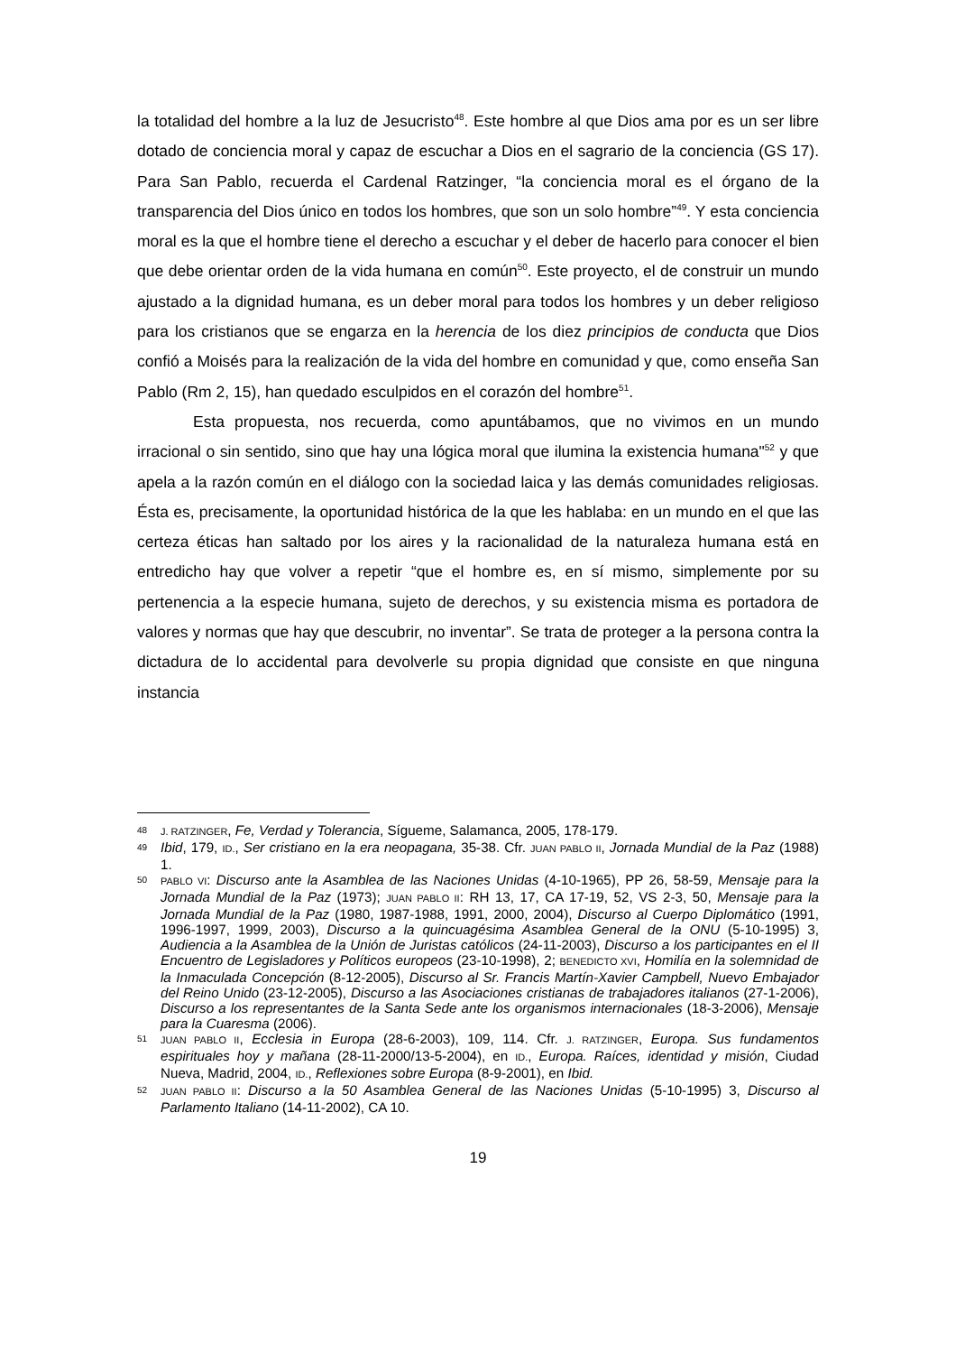la totalidad del hombre a la luz de Jesucristo<sup>48</sup>. Este hombre al que Dios ama por es un ser libre dotado de conciencia moral y capaz de escuchar a Dios en el sagrario de la conciencia (GS 17). Para San Pablo, recuerda el Cardenal Ratzinger, “la conciencia moral es el órgano de la transparencia del Dios único en todos los hombres, que son un solo hombre”<sup>49</sup>. Y esta conciencia moral es la que el hombre tiene el derecho a escuchar y el deber de hacerlo para conocer el bien que debe orientar orden de la vida humana en común<sup>50</sup>. Este proyecto, el de construir un mundo ajustado a la dignidad humana, es un deber moral para todos los hombres y un deber religioso para los cristianos que se engarza en la herencia de los diez principios de conducta que Dios confió a Moisés para la realización de la vida del hombre en comunidad y que, como enseña San Pablo (Rm 2, 15), han quedado esculpidos en el corazón del hombre<sup>51</sup>.
Esta propuesta, nos recuerda, como apuntábamos, que no vivimos en un mundo irracional o sin sentido, sino que hay una lógica moral que ilumina la existencia humana"<sup>52</sup> y que apela a la razón común en el diálogo con la sociedad laica y las demás comunidades religiosas. Ésta es, precisamente, la oportunidad histórica de la que les hablaba: en un mundo en el que las certeza éticas han saltado por los aires y la racionalidad de la naturaleza humana está en entredicho hay que volver a repetir “que el hombre es, en sí mismo, simplemente por su pertenencia a la especie humana, sujeto de derechos, y su existencia misma es portadora de valores y normas que hay que descubrir, no inventar”. Se trata de proteger a la persona contra la dictadura de lo accidental para devolverle su propia dignidad que consiste en que ninguna instancia
48 J. RATZINGER, Fe, Verdad y Tolerancia, Sígueme, Salamanca, 2005, 178-179.
49 Ibid, 179, ID., Ser cristiano en la era neopagana, 35-38. Cfr. JUAN PABLO II, Jornada Mundial de la Paz (1988) 1.
50 PABLO VI: Discurso ante la Asamblea de las Naciones Unidas (4-10-1965), PP 26, 58-59, Mensaje para la Jornada Mundial de la Paz (1973); JUAN PABLO II: RH 13, 17, CA 17-19, 52, VS 2-3, 50, Mensaje para la Jornada Mundial de la Paz (1980, 1987-1988, 1991, 2000, 2004), Discurso al Cuerpo Diplomático (1991, 1996-1997, 1999, 2003), Discurso a la quincuagésima Asamblea General de la ONU (5-10-1995) 3, Audiencia a la Asamblea de la Unión de Juristas católicos (24-11-2003), Discurso a los participantes en el II Encuentro de Legisladores y Políticos europeos (23-10-1998), 2; BENEDICTO XVI, Homilía en la solemnidad de la Inmaculada Concepción (8-12-2005), Discurso al Sr. Francis Martín-Xavier Campbell, Nuevo Embajador del Reino Unido (23-12-2005), Discurso a las Asociaciones cristianas de trabajadores italianos (27-1-2006), Discurso a los representantes de la Santa Sede ante los organismos internacionales (18-3-2006), Mensaje para la Cuaresma (2006).
51 JUAN PABLO II, Ecclesia in Europa (28-6-2003), 109, 114. Cfr. J. RATZINGER, Europa. Sus fundamentos espirituales hoy y mañana (28-11-2000/13-5-2004), en ID., Europa. Raíces, identidad y misión, Ciudad Nueva, Madrid, 2004, ID., Reflexiones sobre Europa (8-9-2001), en Ibid.
52 JUAN PABLO II: Discurso a la 50 Asamblea General de las Naciones Unidas (5-10-1995) 3, Discurso al Parlamento Italiano (14-11-2002), CA 10.
19